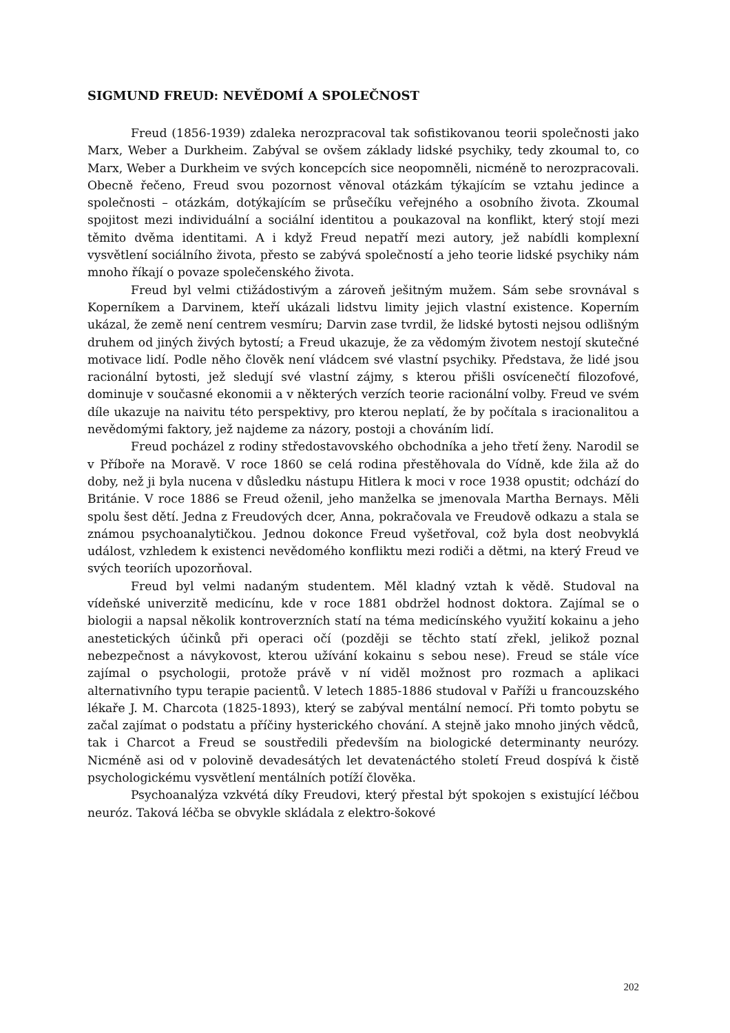SIGMUND FREUD: NEVĚDOMÍ A SPOLEČNOST
Freud (1856-1939) zdaleka nerozpracoval tak sofistikovanou teorii společnosti jako Marx, Weber a Durkheim. Zabýval se ovšem základy lidské psychiky, tedy zkoumal to, co Marx, Weber a Durkheim ve svých koncepcích sice neopomněli, nicméně to nerozpracovali. Obecně řečeno, Freud svou pozornost věnoval otázkám týkajícím se vztahu jedince a společnosti – otázkám, dotýkajícím se průsečíku veřejného a osobního života. Zkoumal spojitost mezi individuální a sociální identitou a poukazoval na konflikt, který stojí mezi těmito dvěma identitami. A i když Freud nepatří mezi autory, jež nabídli komplexní vysvětlení sociálního života, přesto se zabývá společností a jeho teorie lidské psychiky nám mnoho říkají o povaze společenského života.
Freud byl velmi ctižádostivým a zároveň ješitným mužem. Sám sebe srovnával s Koperníkem a Darvinem, kteří ukázali lidstvu limity jejich vlastní existence. Koperním ukázal, že země není centrem vesmíru; Darvin zase tvrdil, že lidské bytosti nejsou odlišným druhem od jiných živých bytostí; a Freud ukazuje, že za vědomým životem nestojí skutečné motivace lidí. Podle něho člověk není vládcem své vlastní psychiky. Představa, že lidé jsou racionální bytosti, jež sledují své vlastní zájmy, s kterou přišli osvícenečtí filozofové, dominuje v současné ekonomii a v některých verzích teorie racionální volby. Freud ve svém díle ukazuje na naivitu této perspektivy, pro kterou neplatí, že by počítala s iracionalitou a nevědomými faktory, jež najdeme za názory, postoji a chováním lidí.
Freud pocházel z rodiny středostavovského obchodníka a jeho třetí ženy. Narodil se v Příboře na Moravě. V roce 1860 se celá rodina přestěhovala do Vídně, kde žila až do doby, než ji byla nucena v důsledku nástupu Hitlera k moci v roce 1938 opustit; odchází do Británie. V roce 1886 se Freud oženil, jeho manželka se jmenovala Martha Bernays. Měli spolu šest dětí. Jedna z Freudových dcer, Anna, pokračovala ve Freudově odkazu a stala se známou psychoanalytičkou. Jednou dokonce Freud vyšetřoval, což byla dost neobvyklá událost, vzhledem k existenci nevědomého konfliktu mezi rodiči a dětmi, na který Freud ve svých teoriích upozorňoval.
Freud byl velmi nadaným studentem. Měl kladný vztah k vědě. Studoval na vídeňské univerzitě medicínu, kde v roce 1881 obdržel hodnost doktora. Zajímal se o biologii a napsal několik kontroverzních statí na téma medicínského využití kokainu a jeho anestetických účinků při operaci očí (později se těchto statí zřekl, jelikož poznal nebezpečnost a návykovost, kterou užívání kokainu s sebou nese). Freud se stále více zajímal o psychologii, protože právě v ní viděl možnost pro rozmach a aplikaci alternativního typu terapie pacientů. V letech 1885-1886 studoval v Paříži u francouzského lékaře J. M. Charcota (1825-1893), který se zabýval mentální nemocí. Při tomto pobytu se začal zajímat o podstatu a příčiny hysterického chování. A stejně jako mnoho jiných vědců, tak i Charcot a Freud se soustředili především na biologické determinanty neurózy. Nicméně asi od v polovině devadesátých let devatenáctého století Freud dospívá k čistě psychologickému vysvětlení mentálních potíží člověka.
Psychoanalýza vzkvétá díky Freudovi, který přestal být spokojen s existující léčbou neuróz. Taková léčba se obvykle skládala z elektro-šokové
202